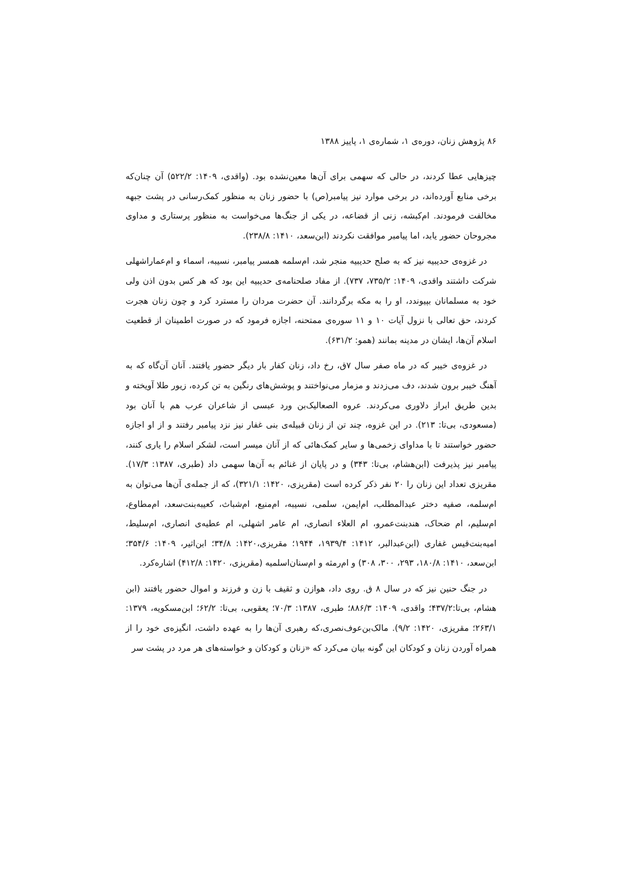۸۶ پژوهش زنان، دوره‌ی ۱، شماره‌ی ۱، پاییز ۱۳۸۸
چیزهایی عطا کردند، در حالی که سهمی برای آن‌ها معین‌نشده بود. (واقدی، ۱۴۰۹: ۵۲۲/۲) آن چنان‌که برخی منابع آورده‌اند، در برخی موارد نیز پیامبر(ص) با حضور زنان به منظور کمک‌رسانی در پشت جبهه مخالفت فرمودند. ام‌کبشه، زنی از قضاعه، در یکی از جنگ‌ها می‌خواست به منظور پرستاری و مداوی مجروحان حضور یابد، اما پیامبر موافقت نکردند (ابن‌سعد، ۱۴۱۰: ۲۳۸/۸).
در غزوه‌ی حدیبیه نیز که به صلح حدیبیه منجر شد، ام‌سلمه همسر پیامبر، نسیبه، اسماء و ام‌عمار‌اشهلی شرکت داشتند واقدی، ۱۴۰۹: ۷۳۵/۲، ۷۳۷). از مفاد صلحنامه‌ی حدیبیه این بود که هر کس بدون اذن ولی خود به مسلمانان بپیوندد، او را به مکه برگردانند. آن حضرت مردان را مسترد کرد و چون زنان هجرت کردند، حق تعالی با نزول آیات ۱۰ و ۱۱ سوره‌ی ممتحنه، اجازه فرمود که در صورت اطمینان از قطعیت اسلام آن‌ها، ایشان در مدینه بمانند (همو: ۶۳۱/۲).
در غزوه‌ی خیبر که در ماه صفر سال ۷ق، رخ داد، زنان کفار بار دیگر حضور یافتند. آنان آن‌گاه که به آهنگ خیبر برون شدند، دف می‌زدند و مزمار می‌نواختند و پوشش‌های رنگین به تن کرده، زیور طلا آویخته و بدین طریق ابراز دلاوری می‌کردند. عروه الصعالیک‌بن ورد عبسی از شاعران عرب هم با آنان بود (مسعودی، بی‌تا: ۲۱۳). در این غزوه، چند تن از زنان قبیله‌ی بنی غفار نیز نزد پیامبر رفتند و از او اجازه حضور خواستند تا با مداوای زخمی‌ها و سایر کمک‌هائی که از آنان میسر است، لشکر اسلام را یاری کنند، پیامبر نیز پذیرفت (ابن‌هشام، بی‌تا: ۳۴۳) و در پایان از غنائم به آن‌ها سهمی داد (طبری، ۱۳۸۷: ۱۷/۳). مقریزی تعداد این زنان را ۲۰ نفر ذکر کرده است (مقریزی، ۱۴۲۰: ۳۲۱/۱)، که از جمله‌ی آن‌ها می‌توان به ام‌سلمه، صفیه دختر عبدالمطلب، ام‌ایمن، سلمی، نسیبه، ام‌منیع، ام‌شباث، کعیبه‌بنت‌سعد، ام‌مطاوع، ام‌سلیم، ام ضحاک، هندبنت‌عمرو، ام العلاء انصاری، ام عامر اشهلی، ام عطیه‌ی انصاری، ام‌سلیط، امیه‌بنت‌قیس غفاری (ابن‌عبدالبر، ۱۴۱۲: ۱۹۳۹/۴، ۱۹۴۴؛ مقریزی،۱۴۲۰: ۳۴/۸؛ ابن‌اثیر، ۱۴۰۹: ۳۵۴/۶؛ ابن‌سعد، ۱۴۱۰: ۱۸۰/۸، ۲۹۳، ۳۰۰، ۳۰۸) و ام‌رمثه و ام‌سنان‌اسلمیه (مقریزی، ۱۴۲۰: ۴۱۲/۸) اشاره‌کرد.
در جنگ حنین نیز که در سال ۸ ق. روی داد، هوازن و ثقیف با زن و فرزند و اموال حضور یافتند (ابن هشام، بی‌تا:۴۳۷/۲؛ واقدی، ۱۴۰۹: ۸۸۶/۳؛ طبری، ۱۳۸۷: ۷۰/۳؛ یعقوبی، بی‌تا: ۶۲/۲؛ ابن‌مسکویه، ۱۳۷۹: ۲۶۳/۱؛ مقریزی، ۱۴۲۰: ۹/۲). مالک‌بن‌عوف‌نصری،که رهبری آن‌ها را به عهده داشت، انگیزه‌ی خود را از همراه آوردن زنان و کودکان این گونه بیان می‌کرد که «زنان و کودکان و خواسته‌های هر مرد در پشت سر